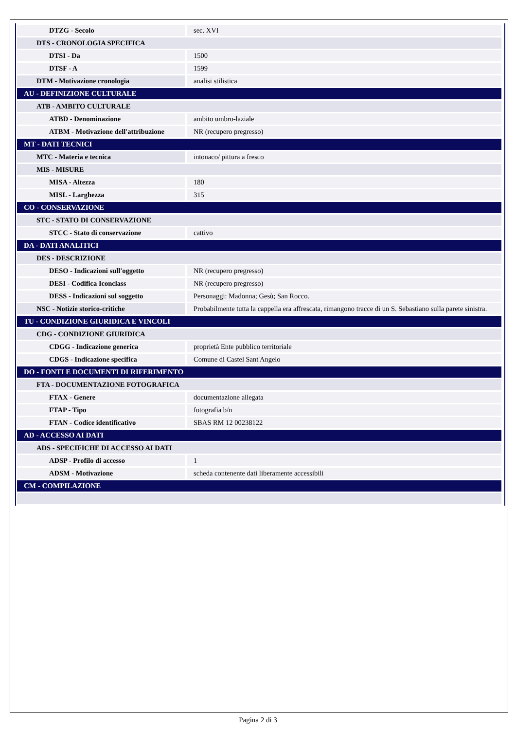| DTZG - Secolo | sec. XVI |
| DTS - CRONOLOGIA SPECIFICA | |
| DTSI - Da | 1500 |
| DTSF - A | 1599 |
| DTM - Motivazione cronologia | analisi stilistica |
| AU - DEFINIZIONE CULTURALE | |
| ATB - AMBITO CULTURALE | |
| ATBD - Denominazione | ambito umbro-laziale |
| ATBM - Motivazione dell'attribuzione | NR (recupero pregresso) |
| MT - DATI TECNICI | |
| MTC - Materia e tecnica | intonaco/ pittura a fresco |
| MIS - MISURE | |
| MISA - Altezza | 180 |
| MISL - Larghezza | 315 |
| CO - CONSERVAZIONE | |
| STC - STATO DI CONSERVAZIONE | |
| STCC - Stato di conservazione | cattivo |
| DA - DATI ANALITICI | |
| DES - DESCRIZIONE | |
| DESO - Indicazioni sull'oggetto | NR (recupero pregresso) |
| DESI - Codifica Iconclass | NR (recupero pregresso) |
| DESS - Indicazioni sul soggetto | Personaggi: Madonna; Gesù; San Rocco. |
| NSC - Notizie storico-critiche | Probabilmente tutta la cappella era affrescata, rimangono tracce di un S. Sebastiano sulla parete sinistra. |
| TU - CONDIZIONE GIURIDICA E VINCOLI | |
| CDG - CONDIZIONE GIURIDICA | |
| CDGG - Indicazione generica | proprietà Ente pubblico territoriale |
| CDGS - Indicazione specifica | Comune di Castel Sant'Angelo |
| DO - FONTI E DOCUMENTI DI RIFERIMENTO | |
| FTA - DOCUMENTAZIONE FOTOGRAFICA | |
| FTAX - Genere | documentazione allegata |
| FTAP - Tipo | fotografia b/n |
| FTAN - Codice identificativo | SBAS RM 12 00238122 |
| AD - ACCESSO AI DATI | |
| ADS - SPECIFICHE DI ACCESSO AI DATI | |
| ADSP - Profilo di accesso | 1 |
| ADSM - Motivazione | scheda contenente dati liberamente accessibili |
| CM - COMPILAZIONE | |
Pagina 2 di 3